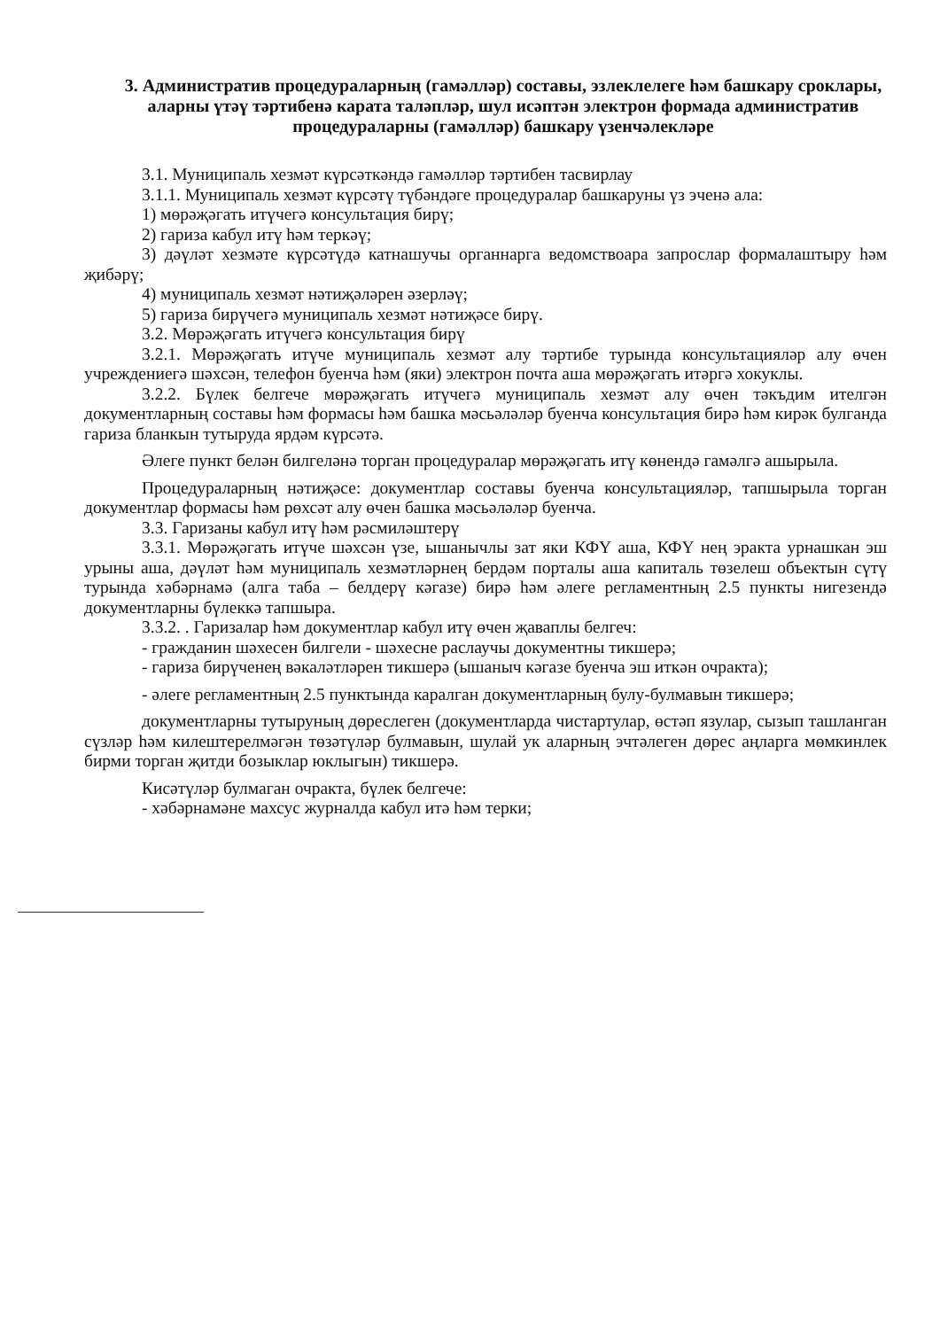3. Административ процедураларның (гамәлләр) составы, эзлеклелеге һәм башкару сроклары, аларны үтәү тәртибенә карата таләпләр, шул исәптән электрон формада административ процедураларны (гамәлләр) башкару үзенчәлекләре
3.1. Муниципаль хезмәт күрсәткәндә гамәлләр тәртибен тасвирлау
3.1.1. Муниципаль хезмәт күрсәтү түбәндәге процедуралар башкаруны үз эченә ала:
1) мөрәҗәгать итүчегә консультация бирү;
2) гариза кабул итү һәм теркәү;
3) дәүләт хезмәте күрсәтүдә катнашучы органнарга ведомствоара запрослар формалаштыру һәм җибәрү;
4) муниципаль хезмәт нәтиҗәләрен әзерләү;
5) гариза бирүчегә муниципаль хезмәт нәтиҗәсе бирү.
3.2. Мөрәҗәгать итүчегә консультация бирү
3.2.1. Мөрәҗәгать итүче муниципаль хезмәт алу тәртибе турында консультацияләр алу өчен учреждениегә шәхсән, телефон буенча һәм (яки) электрон почта аша мөрәҗәгать итәргә хокуклы.
3.2.2. Бүлек белгече мөрәҗәгать итүчегә муниципаль хезмәт алу өчен тәкъдим ителгән документларның составы һәм формасы һәм башка мәсьәләләр буенча консультация бирә һәм кирәк булганда гариза бланкын тутыруда ярдәм күрсәтә.
Әлеге пункт белән билгеләнә торган процедуралар мөрәҗәгать итү көнендә гамәлгә ашырыла.
Процедураларның нәтиҗәсе: документлар составы буенча консультацияләр, тапшырыла торган документлар формасы һәм рөхсәт алу өчен башка мәсьәләләр буенча.
3.3. Гаризаны кабул итү һәм рәсмиләштерү
3.3.1. Мөрәҗәгать итүче шәхсән үзе, ышанычлы зат яки КФҮ аша, КФҮ нең эракта урнашкан эш урыны аша, дәүләт һәм муниципаль хезмәтләрнең бердәм порталы аша капиталь төзелеш объектын сүтү турында хәбәрнамә (алга таба – белдерү кәгазе) бирә һәм әлеге регламентның 2.5 пункты нигезендә документларны бүлеккә тапшыра.
3.3.2. . Гаризалар һәм документлар кабул итү өчен җаваплы белгеч:
- гражданин шәхесен билгели - шәхесне раслаучы документны тикшерә;
- гариза бирүченең вәкаләтләрен тикшерә (ышаныч кәгазе буенча эш иткән очракта);
- әлеге регламентның 2.5 пунктында каралган документларның булу-булмавын тикшерә;
документларны тутыруның дөреслеген (документларда чистартулар, өстәп язулар, сызып ташланган сүзләр һәм килештерелмәгән төзәтүләр булмавын, шулай ук аларның эчтәлеген дөрес аңларга мөмкинлек бирми торган җитди бозыклар юклыгын) тикшерә.
Кисәтүләр булмаган очракта, бүлек белгече:
- хәбәрнамәне махсус журналда кабул итә һәм терки;